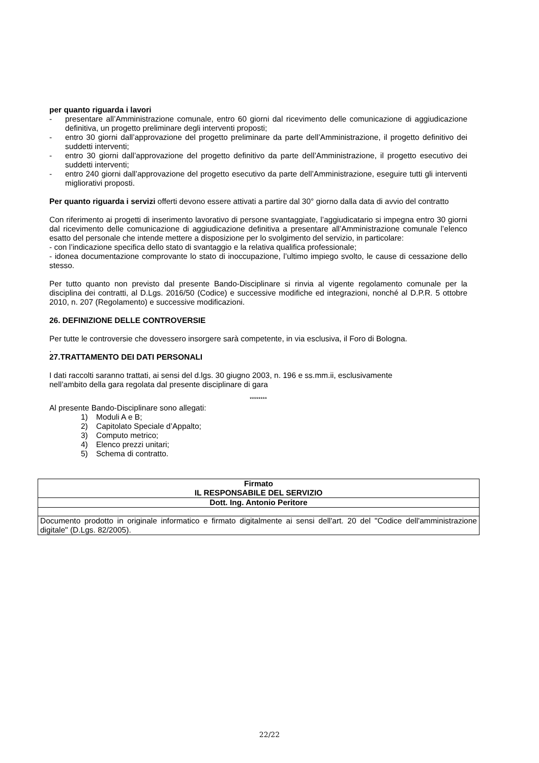per quanto riguarda i lavori
- presentare all’Amministrazione comunale, entro 60 giorni dal ricevimento delle comunicazione di aggiudicazione definitiva, un progetto preliminare degli interventi proposti;
- entro 30 giorni dall’approvazione del progetto preliminare da parte dell’Amministrazione, il progetto definitivo dei suddetti interventi;
- entro 30 giorni dall’approvazione del progetto definitivo da parte dell’Amministrazione, il progetto esecutivo dei suddetti interventi;
- entro 240 giorni dall’approvazione del progetto esecutivo da parte dell’Amministrazione, eseguire tutti gli interventi migliorativi proposti.
Per quanto riguarda i servizi offerti devono essere attivati a partire dal 30° giorno dalla data di avvio del contratto
Con riferimento ai progetti di inserimento lavorativo di persone svantaggiate, l’aggiudicatario si impegna entro 30 giorni dal ricevimento delle comunicazione di aggiudicazione definitiva a presentare all’Amministrazione comunale l’elenco esatto del personale che intende mettere a disposizione per lo svolgimento del servizio, in particolare:
- con l’indicazione specifica dello stato di svantaggio e la relativa qualifica professionale;
- idonea documentazione comprovante lo stato di inoccupazione, l’ultimo impiego svolto, le cause di cessazione dello stesso.
Per tutto quanto non previsto dal presente Bando-Disciplinare si rinvia al vigente regolamento comunale per la disciplina dei contratti, al D.Lgs. 2016/50 (Codice) e successive modifiche ed integrazioni, nonché al D.P.R. 5 ottobre 2010, n. 207 (Regolamento) e successive modificazioni.
26. DEFINIZIONE DELLE CONTROVERSIE
Per tutte le controversie che dovessero insorgere sarà competente, in via esclusiva, il Foro di Bologna.
.
27.TRATTAMENTO DEI DATI PERSONALI
I dati raccolti saranno trattati, ai sensi del d.lgs. 30 giugno 2003, n. 196 e ss.mm.ii, esclusivamente
nell’ambito della gara regolata dal presente disciplinare di gara
********
Al presente Bando-Disciplinare sono allegati:
1) Moduli A e B;
2) Capitolato Speciale d’Appalto;
3) Computo metrico;
4) Elenco prezzi unitari;
5) Schema di contratto.
| Firmato IL RESPONSABILE DEL SERVIZIO |
| Dott. Ing. Antonio Peritore |
| Documento prodotto in originale informatico e firmato digitalmente ai sensi dell'art. 20 del "Codice dell'amministrazione digitale" (D.Lgs. 82/2005). |
22/22